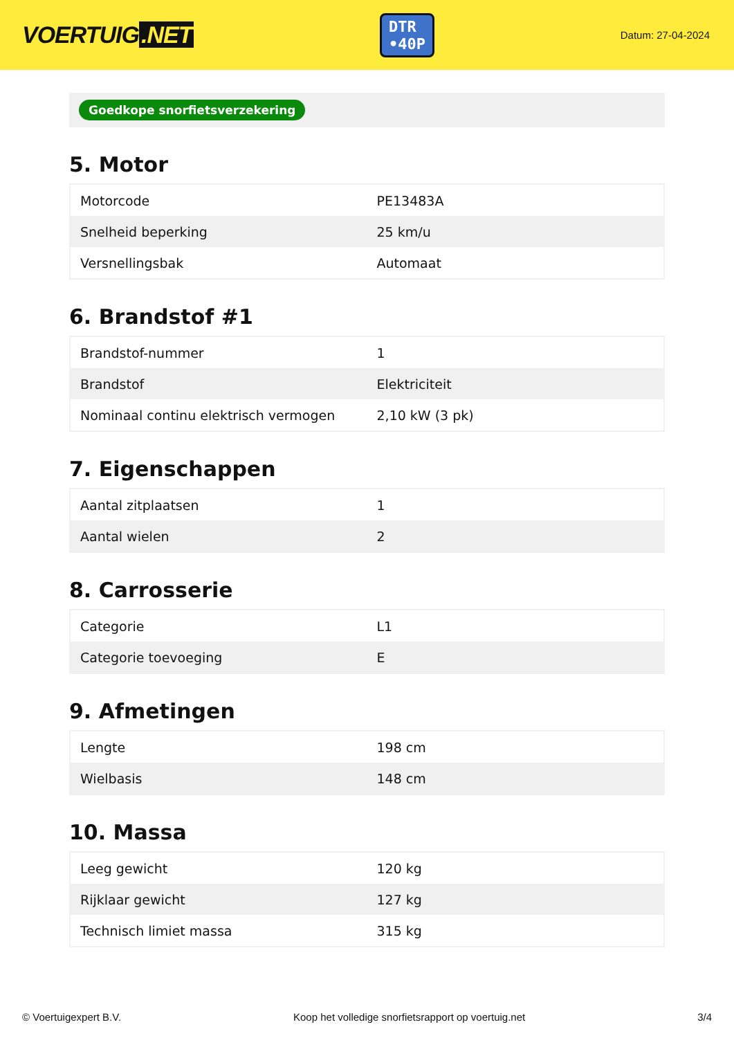VOERTUIG.NET
DTR
•40P
Datum: 27-04-2024
Goedkope snorfietsverzekering
5. Motor
| Motorcode | PE13483A |
| Snelheid beperking | 25 km/u |
| Versnellingsbak | Automaat |
6. Brandstof #1
| Brandstof-nummer | 1 |
| Brandstof | Elektriciteit |
| Nominaal continu elektrisch vermogen | 2,10 kW (3 pk) |
7. Eigenschappen
| Aantal zitplaatsen | 1 |
| Aantal wielen | 2 |
8. Carrosserie
| Categorie | L1 |
| Categorie toevoeging | E |
9. Afmetingen
| Lengte | 198 cm |
| Wielbasis | 148 cm |
10. Massa
| Leeg gewicht | 120 kg |
| Rijklaar gewicht | 127 kg |
| Technisch limiet massa | 315 kg |
© Voertuigexpert B.V. Koop het volledige snorfietsrapport op voertuig.net 3/4